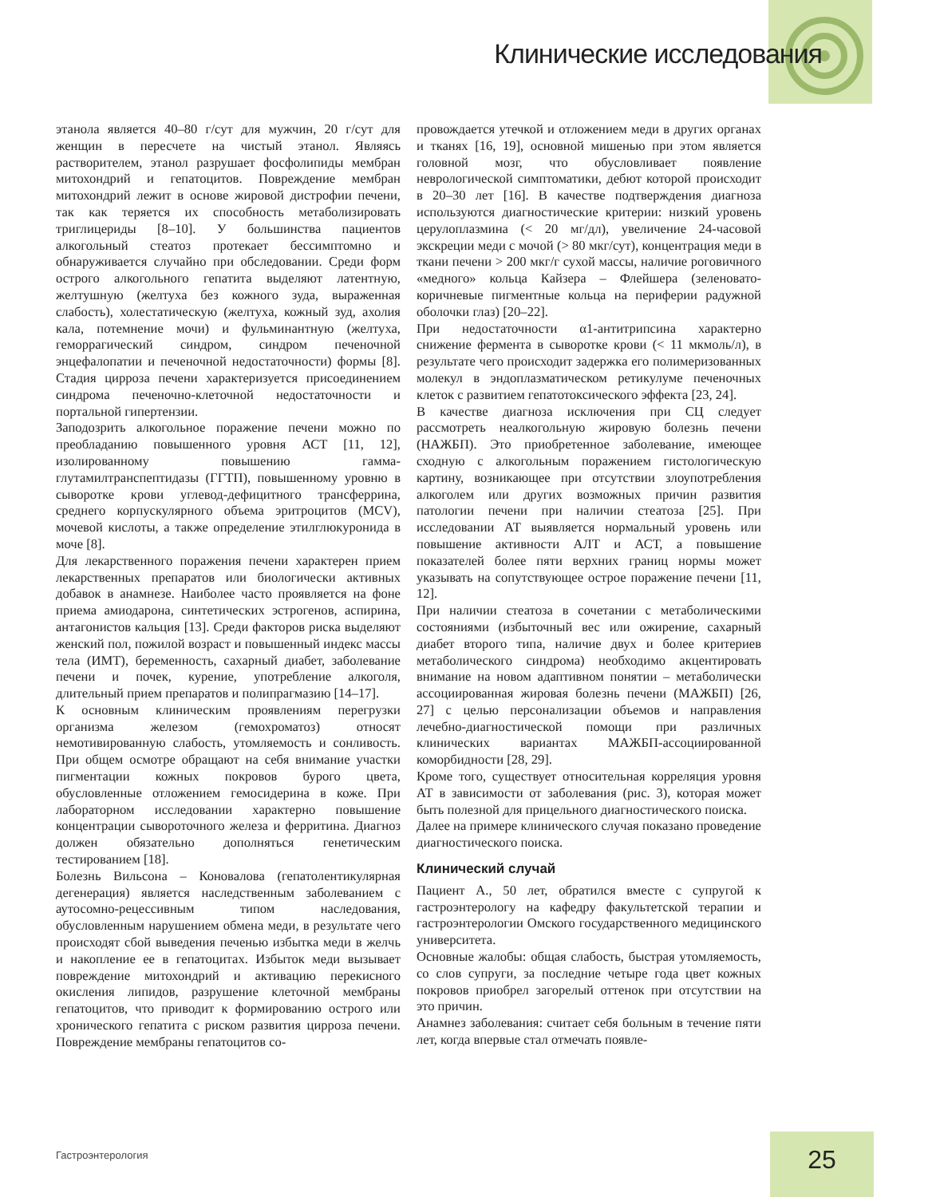Клинические исследования
этанола является 40–80 г/сут для мужчин, 20 г/сут для женщин в пересчете на чистый этанол. Являясь растворителем, этанол разрушает фосфолипиды мембран митохондрий и гепатоцитов. Повреждение мембран митохондрий лежит в основе жировой дистрофии печени, так как теряется их способность метаболизировать триглицериды [8–10]. У большинства пациентов алкогольный стеатоз протекает бессимптомно и обнаруживается случайно при обследовании. Среди форм острого алкогольного гепатита выделяют латентную, желтушную (желтуха без кожного зуда, выраженная слабость), холестатическую (желтуха, кожный зуд, ахолия кала, потемнение мочи) и фульминантную (желтуха, геморрагический синдром, синдром печеночной энцефалопатии и печеночной недостаточности) формы [8]. Стадия цирроза печени характеризуется присоединением синдрома печеночно-клеточной недостаточности и портальной гипертензии.
Заподозрить алкогольное поражение печени можно по преобладанию повышенного уровня АСТ [11, 12], изолированному повышению гамма-глутамилтранспептидазы (ГГТП), повышенному уровню в сыворотке крови углевод-дефицитного трансферрина, среднего корпускулярного объема эритроцитов (MCV), мочевой кислоты, а также определение этилглюкуронида в моче [8].
Для лекарственного поражения печени характерен прием лекарственных препаратов или биологически активных добавок в анамнезе. Наиболее часто проявляется на фоне приема амиодарона, синтетических эстрогенов, аспирина, антагонистов кальция [13]. Среди факторов риска выделяют женский пол, пожилой возраст и повышенный индекс массы тела (ИМТ), беременность, сахарный диабет, заболевание печени и почек, курение, употребление алкоголя, длительный прием препаратов и полипрагмазию [14–17].
К основным клиническим проявлениям перегрузки организма железом (гемохроматоз) относят немотивированную слабость, утомляемость и сонливость. При общем осмотре обращают на себя внимание участки пигментации кожных покровов бурого цвета, обусловленные отложением гемосидерина в коже. При лабораторном исследовании характерно повышение концентрации сывороточного железа и ферритина. Диагноз должен обязательно дополняться генетическим тестированием [18].
Болезнь Вильсона – Коновалова (гепатолентикулярная дегенерация) является наследственным заболеванием с аутосомно-рецессивным типом наследования, обусловленным нарушением обмена меди, в результате чего происходят сбой выведения печенью избытка меди в желчь и накопление ее в гепатоцитах. Избыток меди вызывает повреждение митохондрий и активацию перекисного окисления липидов, разрушение клеточной мембраны гепатоцитов, что приводит к формированию острого или хронического гепатита с риском развития цирроза печени. Повреждение мембраны гепатоцитов со-
провождается утечкой и отложением меди в других органах и тканях [16, 19], основной мишенью при этом является головной мозг, что обусловливает появление неврологической симптоматики, дебют которой происходит в 20–30 лет [16]. В качестве подтверждения диагноза используются диагностические критерии: низкий уровень церулоплазмина (< 20 мг/дл), увеличение 24-часовой экскреции меди с мочой (> 80 мкг/сут), концентрация меди в ткани печени > 200 мкг/г сухой массы, наличие роговичного «медного» кольца Кайзера – Флейшера (зеленовато-коричневые пигментные кольца на периферии радужной оболочки глаз) [20–22].
При недостаточности α1-антитрипсина характерно снижение фермента в сыворотке крови (< 11 мкмоль/л), в результате чего происходит задержка его полимеризованных молекул в эндоплазматическом ретикулуме печеночных клеток с развитием гепатотоксического эффекта [23, 24].
В качестве диагноза исключения при СЦ следует рассмотреть неалкогольную жировую болезнь печени (НАЖБП). Это приобретенное заболевание, имеющее сходную с алкогольным поражением гистологическую картину, возникающее при отсутствии злоупотребления алкоголем или других возможных причин развития патологии печени при наличии стеатоза [25]. При исследовании АТ выявляется нормальный уровень или повышение активности АЛТ и АСТ, а повышение показателей более пяти верхних границ нормы может указывать на сопутствующее острое поражение печени [11, 12].
При наличии стеатоза в сочетании с метаболическими состояниями (избыточный вес или ожирение, сахарный диабет второго типа, наличие двух и более критериев метаболического синдрома) необходимо акцентировать внимание на новом адаптивном понятии – метаболически ассоциированная жировая болезнь печени (МАЖБП) [26, 27] с целью персонализации объемов и направления лечебно-диагностической помощи при различных клинических вариантах МАЖБП-ассоциированной коморбидности [28, 29].
Кроме того, существует относительная корреляция уровня АТ в зависимости от заболевания (рис. 3), которая может быть полезной для прицельного диагностического поиска.
Далее на примере клинического случая показано проведение диагностического поиска.
Клинический случай
Пациент А., 50 лет, обратился вместе с супругой к гастроэнтерологу на кафедру факультетской терапии и гастроэнтерологии Омского государственного медицинского университета.
Основные жалобы: общая слабость, быстрая утомляемость, со слов супруги, за последние четыре года цвет кожных покровов приобрел загорелый оттенок при отсутствии на это причин.
Анамнез заболевания: считает себя больным в течение пяти лет, когда впервые стал отмечать появле-
Гастроэнтерология 25